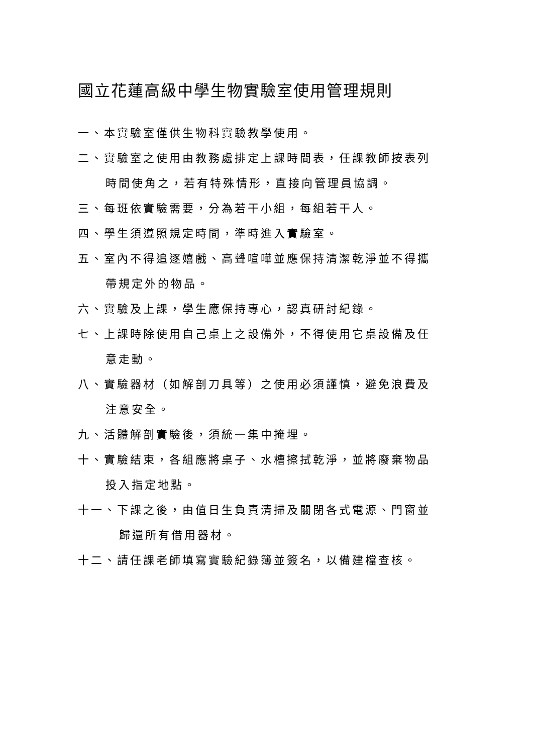國立花蓮高級中學生物實驗室使用管理規則
一、本實驗室僅供生物科實驗教學使用。
二、實驗室之使用由教務處排定上課時間表，任課教師按表列
時間使角之，若有特殊情形，直接向管理員協調。
三、每班依實驗需要，分為若干小組，每組若干人。
四、學生須遵照規定時間，準時進入實驗室。
五、室內不得追逐嬉戲、高聲喧嘩並應保持清潔乾淨並不得攜
帶規定外的物品。
六、實驗及上課，學生應保持專心，認真研討紀錄。
七、上課時除使用自己桌上之設備外，不得使用它桌設備及任
意走動。
八、實驗器材（如解剖刀具等）之使用必須謹慎，避免浪費及
注意安全。
九、活體解剖實驗後，須統一集中掩埋。
十、實驗結束，各組應將桌子、水槽擦拭乾淨，並將廢棄物品
投入指定地點。
十一、下課之後，由值日生負責清掃及關閉各式電源、門窗並
歸還所有借用器材。
十二、請任課老師填寫實驗紀錄簿並簽名，以備建檔查核。